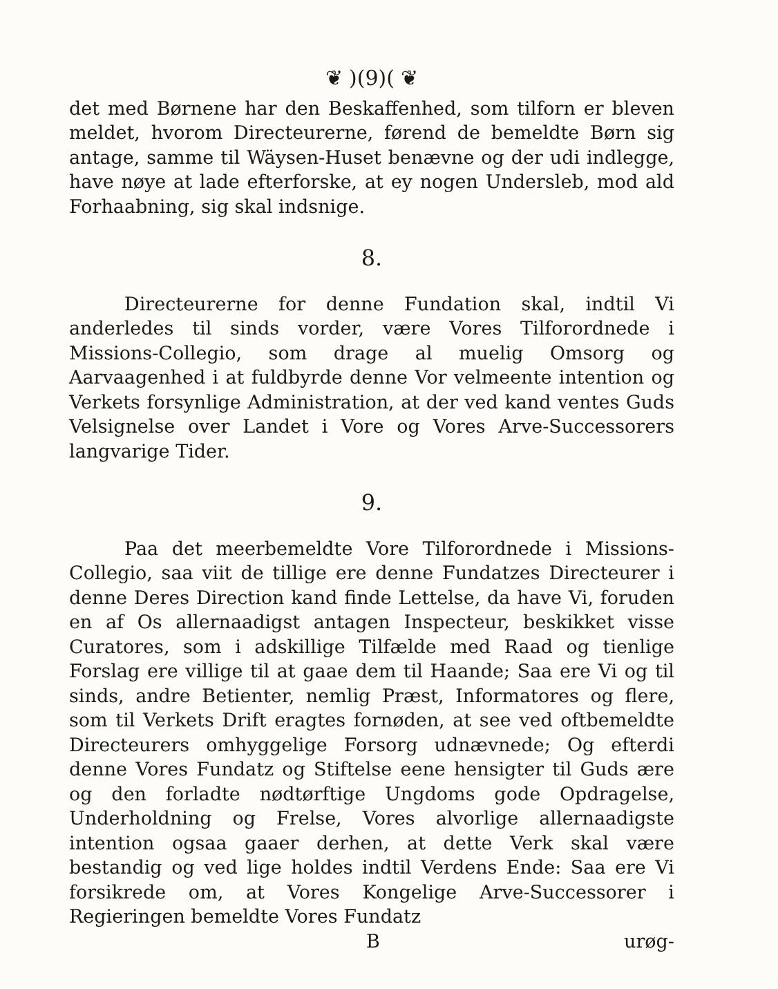❦ )(9)( ❦
det med Børnene har den Beskaffenhed, som tilforn er bleven meldet, hvorom Directeurerne, førend de bemeldte Børn sig antage, samme til Wäysen-Huset benævne og der udi indlegge, have nøye at lade efterforske, at ey nogen Undersleb, mod ald Forhaabning, sig skal indsnige.
8.
Directeurerne for denne Fundation skal, indtil Vi anderledes til sinds vorder, være Vores Tilforordnede i Missions-Collegio, som drage al muelig Omsorg og Aarvaagenhed i at fuldbyrde denne Vor velmeente intention og Verkets forsynlige Administration, at der ved kand ventes Guds Velsignelse over Landet i Vore og Vores Arve-Successorers langvarige Tider.
9.
Paa det meerbemeldte Vore Tilforordnede i Missions-Collegio, saa viit de tillige ere denne Fundatzes Directeurer i denne Deres Direction kand finde Lettelse, da have Vi, foruden en af Os allernaadigst antagen Inspecteur, beskikket visse Curatores, som i adskillige Tilfælde med Raad og tienlige Forslag ere villige til at gaae dem til Haande; Saa ere Vi og til sinds, andre Betienter, nemlig Præst, Informatores og flere, som til Verkets Drift eragtes fornøden, at see ved oftbemeldte Directeurers omhyggelige Forsorg udnævnede; Og efterdi denne Vores Fundatz og Stiftelse eene hensigter til Guds ære og den forladte nødtørftige Ungdoms gode Opdragelse, Underholdning og Frelse, Vores alvorlige allernaadigste intention ogsaa gaaer derhen, at dette Verk skal være bestandig og ved lige holdes indtil Verdens Ende: Saa ere Vi forsikrede om, at Vores Kongelige Arve-Successorer i Regieringen bemeldte Vores Fundatz
B urøg-